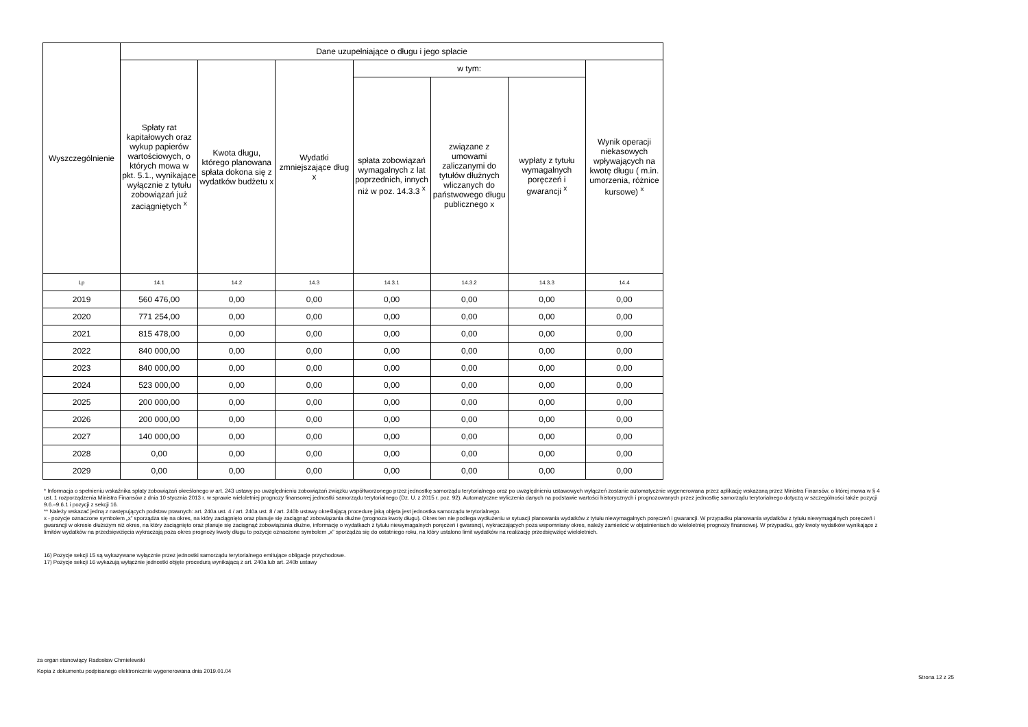| Wyszczególnienie | Dane uzupełniające o długu i jego spłacie | | | | | | |
| --- | --- | --- | --- | --- | --- | --- | --- |
| | Spłaty rat kapitałowych oraz wykup papierów wartościowych, o których mowa w pkt. 5.1., wynikające wyłącznie z tytułu zobowiązań już zaciągniętych <sup>x</sup> | Kwota długu, którego planowana spłata dokona się z wydatków budżetu x | Wydatki zmniejszające dług x | w tym: | | | Wynik operacji niekasowych wpływających na kwotę długu ( m.in. umorzenia, różnice kursowe) <sup>x</sup> |
| | | | | spłata zobowiązań wymagalnych z lat poprzednich, innych niż w poz. 14.3.3 <sup>x</sup> | związane z umowami zaliczanymi do tytułów dłużnych wliczanych do państwowego długu publicznego x | wypłaty z tytułu wymagalnych poręczeń i gwarancji <sup>x</sup> | |
| Lp | 14.1 | 14.2 | 14.3 | 14.3.1 | 14.3.2 | 14.3.3 | 14.4 |
| 2019 | 560 476,00 | 0,00 | 0,00 | 0,00 | 0,00 | 0,00 | 0,00 |
| 2020 | 771 254,00 | 0,00 | 0,00 | 0,00 | 0,00 | 0,00 | 0,00 |
| 2021 | 815 478,00 | 0,00 | 0,00 | 0,00 | 0,00 | 0,00 | 0,00 |
| 2022 | 840 000,00 | 0,00 | 0,00 | 0,00 | 0,00 | 0,00 | 0,00 |
| 2023 | 840 000,00 | 0,00 | 0,00 | 0,00 | 0,00 | 0,00 | 0,00 |
| 2024 | 523 000,00 | 0,00 | 0,00 | 0,00 | 0,00 | 0,00 | 0,00 |
| 2025 | 200 000,00 | 0,00 | 0,00 | 0,00 | 0,00 | 0,00 | 0,00 |
| 2026 | 200 000,00 | 0,00 | 0,00 | 0,00 | 0,00 | 0,00 | 0,00 |
| 2027 | 140 000,00 | 0,00 | 0,00 | 0,00 | 0,00 | 0,00 | 0,00 |
| 2028 | 0,00 | 0,00 | 0,00 | 0,00 | 0,00 | 0,00 | 0,00 |
| 2029 | 0,00 | 0,00 | 0,00 | 0,00 | 0,00 | 0,00 | 0,00 |
* Informacja o spełnieniu wskaźnika spłaty zobowiązań określonego w art. 243 ustawy po uwzględnieniu zobowiązań związku współtworzonego przez jednostkę samorządu terytorialnego oraz po uwzględnieniu ustawowych wyłączeń zostanie automatycznie wygenerowana przez aplikację wskazaną przez Ministra Finansów, o której mowa w § 4 ust. 1 rozporządzenia Ministra Finansów z dnia 10 stycznia 2013 r. w sprawie wieloletniej prognozy finansowej jednostki samorządu terytorialnego (Dz. U. z 2015 r. poz. 92). Automatyczne wyliczenia danych na podstawie wartości historycznych i prognozowanych przez jednostkę samorządu terytorialnego dotyczą w szczególności także pozycji 9.6.–9.6.1 i pozycji z sekcji 16.
** Należy wskazać jedną z następujących podstaw prawnych: art. 240a ust. 4 / art. 240a ust. 8 / art. 240b ustawy określającą procedurę jaką objęta jest jednostka samorządu terytorialnego.
x - pozycje oznaczone symbolem „x” sporządza się na okres, na który zaciągnięto oraz planuje się zaciągnąć zobowiązania dłużne (prognoza kwoty długu). Okres ten nie podlega wydłużeniu w sytuacji planowania wydatków z tytułu niewymagalnych poręczeń i gwarancji. W przypadku planowania wydatków z tytułu niewymagalnych poręczeń i gwarancji w okresie dłuższym niż okres, na który zaciągnięto oraz planuje się zaciągnąć zobowiązania dłużne, informację o wydatkach z tytułu niewymagalnych poręczeń i gwarancji, wykraczających poza wspomniany okres, należy zamieścić w objaśnieniach do wieloletniej prognozy finansowej. W przypadku, gdy kwoty wydatków wynikające z limitów wydatków na przedsięwzięcia wykraczają poza okres prognozy kwoty długu to pozycje oznaczone symbolem „x” sporządza się do ostatniego roku, na który ustalono limit wydatków na realizację przedsięwzięć wieloletnich.
16) Pozycje sekcji 15 są wykazywane wyłącznie przez jednostki samorządu terytorialnego emitujące obligacje przychodowe.
17) Pozycje sekcji 16 wykazują wyłącznie jednostki objęte procedurą wynikającą z art. 240a lub art. 240b ustawy
za organ stanowiący Radosław Chmielewski
Kopia z dokumentu podpisanego elektronicznie wygenerowana dnia 2019.01.04
Strona 12 z 25